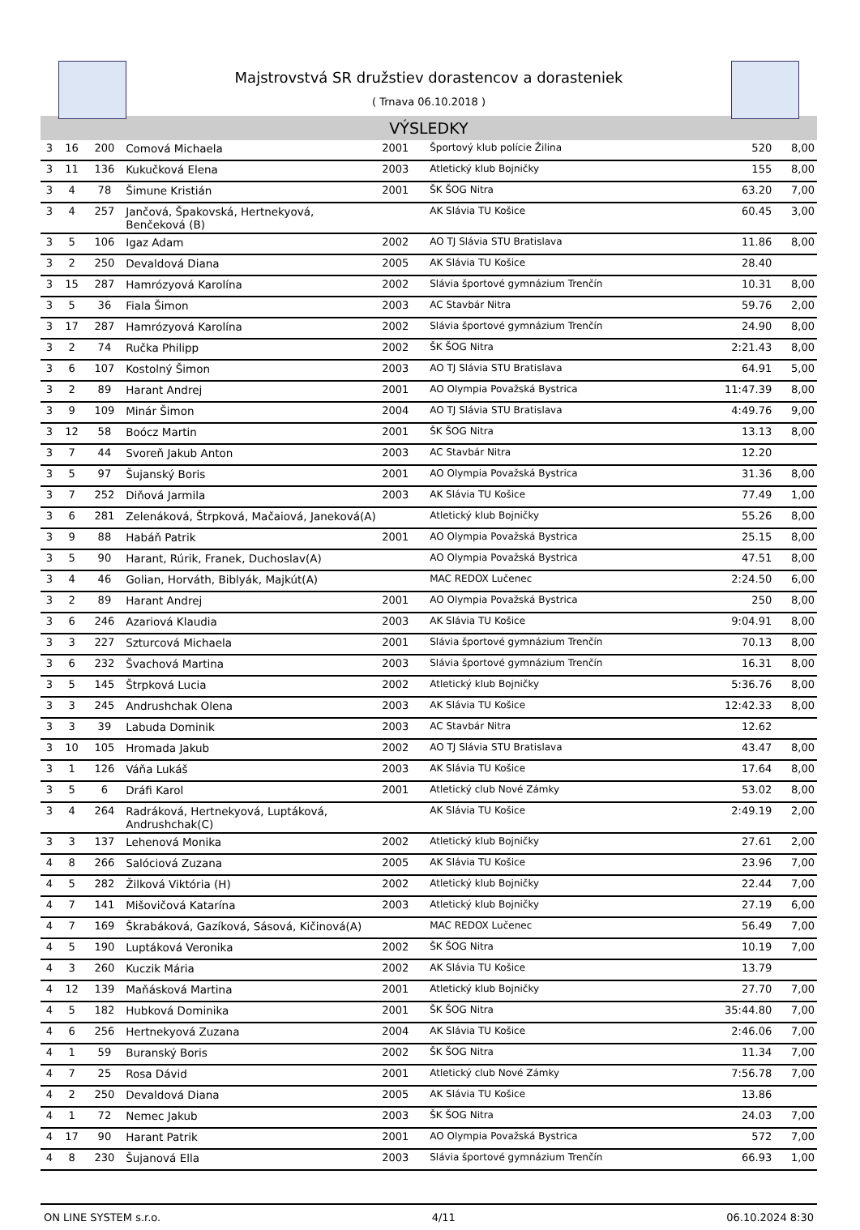Majstrovstvá SR družstiev dorastencov a dorasteniek
( Trnava 06.10.2018 )
VÝSLEDKY
| 3 | 16 | 200 | Comová Michaela | 2001 | Športový klub polície Žilina | 520 | 8,00 |
| 3 | 11 | 136 | Kukučková Elena | 2003 | Atletický klub Bojničky | 155 | 8,00 |
| 3 | 4 | 78 | Šimune Kristián | 2001 | ŠK ŠOG Nitra | 63.20 | 7,00 |
| 3 | 4 | 257 | Jančová, Špakovská, Hertnekyová, Benčeková (B) | | AK Slávia TU Košice | 60.45 | 3,00 |
| 3 | 5 | 106 | Igaz Adam | 2002 | AO TJ Slávia STU Bratislava | 11.86 | 8,00 |
| 3 | 2 | 250 | Devaldová Diana | 2005 | AK Slávia TU Košice | 28.40 | |
| 3 | 15 | 287 | Hamrózyová Karolína | 2002 | Slávia športové gymnázium Trenčín | 10.31 | 8,00 |
| 3 | 5 | 36 | Fiala Šimon | 2003 | AC Stavbár Nitra | 59.76 | 2,00 |
| 3 | 17 | 287 | Hamrózyová Karolína | 2002 | Slávia športové gymnázium Trenčín | 24.90 | 8,00 |
| 3 | 2 | 74 | Ručka Philipp | 2002 | ŠK ŠOG Nitra | 2:21.43 | 8,00 |
| 3 | 6 | 107 | Kostolný Šimon | 2003 | AO TJ Slávia STU Bratislava | 64.91 | 5,00 |
| 3 | 2 | 89 | Harant Andrej | 2001 | AO Olympia Považská Bystrica | 11:47.39 | 8,00 |
| 3 | 9 | 109 | Minár Šimon | 2004 | AO TJ Slávia STU Bratislava | 4:49.76 | 9,00 |
| 3 | 12 | 58 | Boócz Martin | 2001 | ŠK ŠOG Nitra | 13.13 | 8,00 |
| 3 | 7 | 44 | Svoreň Jakub Anton | 2003 | AC Stavbár Nitra | 12.20 | |
| 3 | 5 | 97 | Šujanský Boris | 2001 | AO Olympia Považská Bystrica | 31.36 | 8,00 |
| 3 | 7 | 252 | Diňová Jarmila | 2003 | AK Slávia TU Košice | 77.49 | 1,00 |
| 3 | 6 | 281 | Zelenáková, Štrpková, Mačaiová, Janeková(A) | | Atletický klub Bojničky | 55.26 | 8,00 |
| 3 | 9 | 88 | Habáň Patrik | 2001 | AO Olympia Považská Bystrica | 25.15 | 8,00 |
| 3 | 5 | 90 | Harant, Rúrik, Franek, Duchoslav(A) | | AO Olympia Považská Bystrica | 47.51 | 8,00 |
| 3 | 4 | 46 | Golian, Horváth, Biblyák, Majkút(A) | | MAC REDOX Lučenec | 2:24.50 | 6,00 |
| 3 | 2 | 89 | Harant Andrej | 2001 | AO Olympia Považská Bystrica | 250 | 8,00 |
| 3 | 6 | 246 | Azariová Klaudia | 2003 | AK Slávia TU Košice | 9:04.91 | 8,00 |
| 3 | 3 | 227 | Szturcová Michaela | 2001 | Slávia športové gymnázium Trenčín | 70.13 | 8,00 |
| 3 | 6 | 232 | Švachová Martina | 2003 | Slávia športové gymnázium Trenčín | 16.31 | 8,00 |
| 3 | 5 | 145 | Štrpková Lucia | 2002 | Atletický klub Bojničky | 5:36.76 | 8,00 |
| 3 | 3 | 245 | Andrushchak Olena | 2003 | AK Slávia TU Košice | 12:42.33 | 8,00 |
| 3 | 3 | 39 | Labuda Dominik | 2003 | AC Stavbár Nitra | 12.62 | |
| 3 | 10 | 105 | Hromada Jakub | 2002 | AO TJ Slávia STU Bratislava | 43.47 | 8,00 |
| 3 | 1 | 126 | Váňa Lukáš | 2003 | AK Slávia TU Košice | 17.64 | 8,00 |
| 3 | 5 | 6 | Dráfi Karol | 2001 | Atletický club Nové Zámky | 53.02 | 8,00 |
| 3 | 4 | 264 | Radráková, Hertnekyová, Luptáková, Andrushchak(C) | | AK Slávia TU Košice | 2:49.19 | 2,00 |
| 3 | 3 | 137 | Lehenová Monika | 2002 | Atletický klub Bojničky | 27.61 | 2,00 |
| 4 | 8 | 266 | Salóciová Zuzana | 2005 | AK Slávia TU Košice | 23.96 | 7,00 |
| 4 | 5 | 282 | Žilková Viktória (H) | 2002 | Atletický klub Bojničky | 22.44 | 7,00 |
| 4 | 7 | 141 | Mišovičová Katarína | 2003 | Atletický klub Bojničky | 27.19 | 6,00 |
| 4 | 7 | 169 | Škrabáková, Gazíková, Sásová, Kičinová(A) | | MAC REDOX Lučenec | 56.49 | 7,00 |
| 4 | 5 | 190 | Luptáková Veronika | 2002 | ŠK ŠOG Nitra | 10.19 | 7,00 |
| 4 | 3 | 260 | Kuczik Mária | 2002 | AK Slávia TU Košice | 13.79 | |
| 4 | 12 | 139 | Maňásková Martina | 2001 | Atletický klub Bojničky | 27.70 | 7,00 |
| 4 | 5 | 182 | Hubková Dominika | 2001 | ŠK ŠOG Nitra | 35:44.80 | 7,00 |
| 4 | 6 | 256 | Hertnekyová Zuzana | 2004 | AK Slávia TU Košice | 2:46.06 | 7,00 |
| 4 | 1 | 59 | Buranský Boris | 2002 | ŠK ŠOG Nitra | 11.34 | 7,00 |
| 4 | 7 | 25 | Rosa Dávid | 2001 | Atletický club Nové Zámky | 7:56.78 | 7,00 |
| 4 | 2 | 250 | Devaldová Diana | 2005 | AK Slávia TU Košice | 13.86 | |
| 4 | 1 | 72 | Nemec Jakub | 2003 | ŠK ŠOG Nitra | 24.03 | 7,00 |
| 4 | 17 | 90 | Harant Patrik | 2001 | AO Olympia Považská Bystrica | 572 | 7,00 |
| 4 | 8 | 230 | Šujanová Ella | 2003 | Slávia športové gymnázium Trenčín | 66.93 | 1,00 |
ON LINE SYSTEM s.r.o. 4/11 06.10.2024 8:30